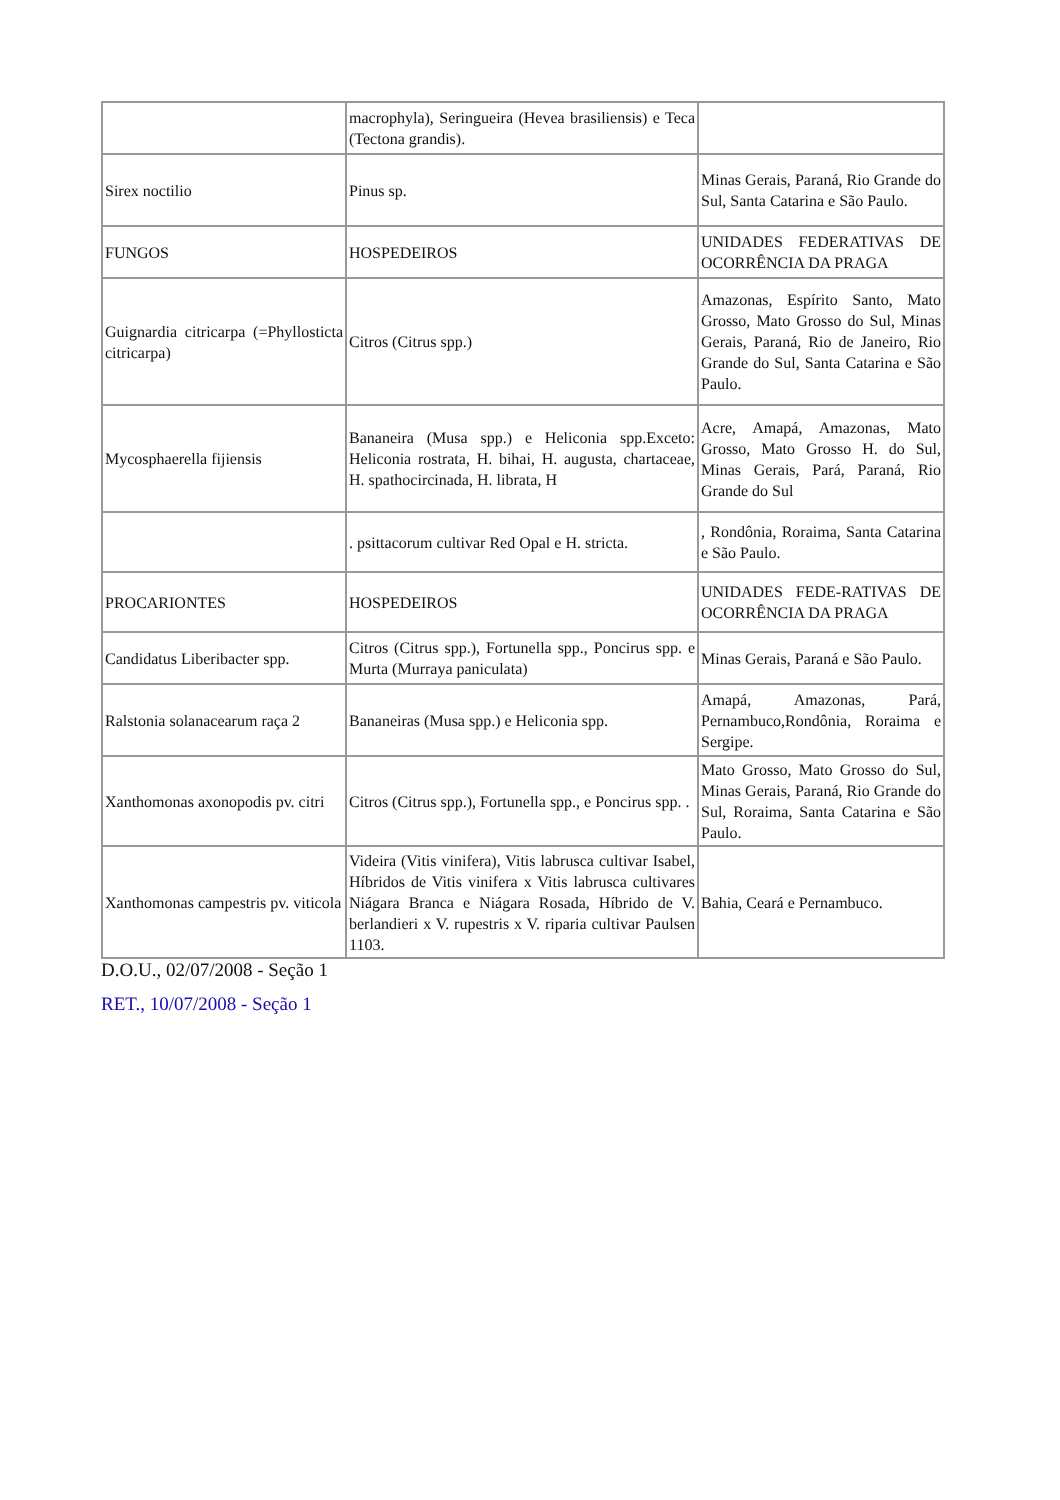| | macrophyla), Seringueira (Hevea brasiliensis) e Teca (Tectona grandis). | |
| Sirex noctilio | Pinus sp. | Minas Gerais, Paraná, Rio Grande do Sul, Santa Catarina e São Paulo. |
| FUNGOS | HOSPEDEIROS | UNIDADES FEDERATIVAS DE OCORRÊNCIA DA PRAGA |
| Guignardia citricarpa (=Phyllosticta citricarpa) | Citros (Citrus spp.) | Amazonas, Espírito Santo, Mato Grosso, Mato Grosso do Sul, Minas Gerais, Paraná, Rio de Janeiro, Rio Grande do Sul, Santa Catarina e São Paulo. |
| Mycosphaerella fijiensis | Bananeira (Musa spp.) e Heliconia spp.Exceto: Heliconia rostrata, H. bihai, H. augusta, chartaceae, H. spathocircinada, H. librata, H | Acre, Amapá, Amazonas, Mato Grosso, Mato Grosso H. do Sul, Minas Gerais, Pará, Paraná, Rio Grande do Sul |
| | . psittacorum cultivar Red Opal e H. stricta. | , Rondônia, Roraima, Santa Catarina e São Paulo. |
| PROCARIONTES | HOSPEDEIROS | UNIDADES FEDE-RATIVAS DE OCORRÊNCIA DA PRAGA |
| Candidatus Liberibacter spp. | Citros (Citrus spp.), Fortunella spp., Poncirus spp. e Murta (Murraya paniculata) | Minas Gerais, Paraná e São Paulo. |
| Ralstonia solanacearum raça 2 | Bananeiras (Musa spp.) e Heliconia spp. | Amapá, Amazonas, Pará, Pernambuco,Rondônia, Roraima e Sergipe. |
| Xanthomonas axonopodis pv. citri | Citros (Citrus spp.), Fortunella spp., e Poncirus spp. . | Mato Grosso, Mato Grosso do Sul, Minas Gerais, Paraná, Rio Grande do Sul, Roraima, Santa Catarina e São Paulo. |
| Xanthomonas campestris pv. viticola | Videira (Vitis vinifera), Vitis labrusca cultivar Isabel, Híbridos de Vitis vinifera x Vitis labrusca cultivares Niágara Branca e Niágara Rosada, Híbrido de V. berlandieri x V. rupestris x V. riparia cultivar Paulsen 1103. | Bahia, Ceará e Pernambuco. |
D.O.U., 02/07/2008 - Seção 1
RET., 10/07/2008 - Seção 1